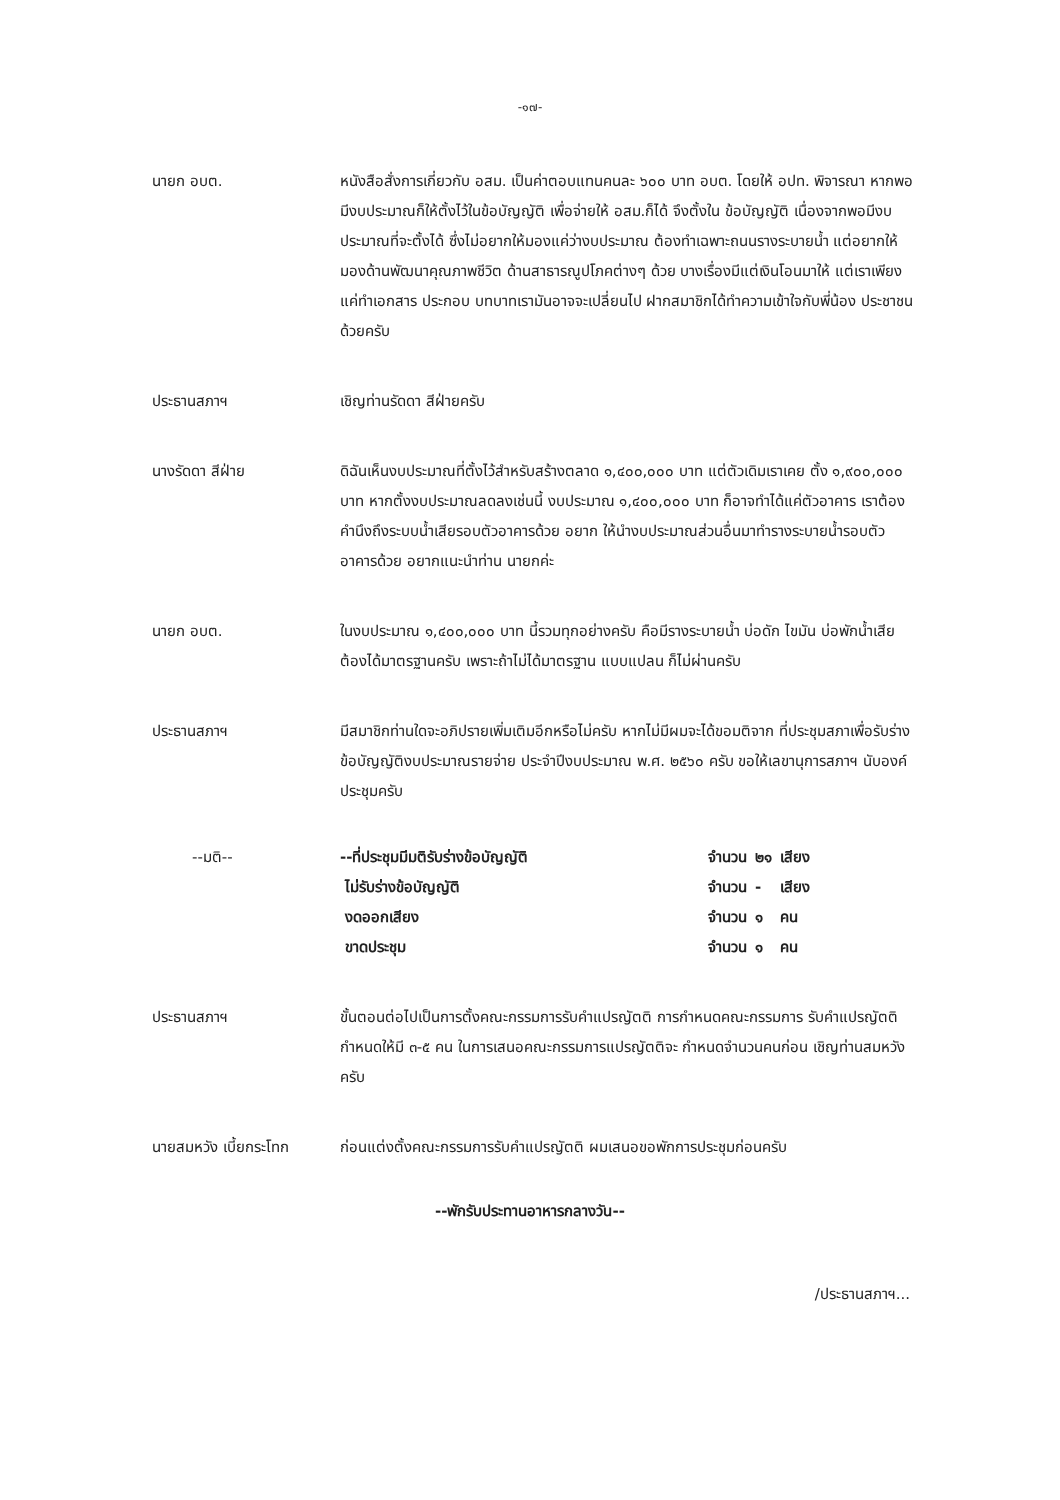-๑๗-
นายก อบต. หนังสือสั่งการเกี่ยวกับ อสม. เป็นค่าตอบแทนคนละ ๖๐๐ บาท อบต. โดยให้ อปท. พิจารณา หากพอมีงบประมาณก็ให้ตั้งไว้ในข้อบัญญัติ เพื่อจ่ายให้ อสม.ก็ได้ จึงตั้งใน ข้อบัญญัติ เนื่องจากพอมีงบประมาณที่จะตั้งได้ ซึ่งไม่อยากให้มองแค่ว่างบประมาณ ต้องทำเฉพาะถนนรางระบายน้ำ แต่อยากให้มองด้านพัฒนาคุณภาพชีวิต ด้านสาธารณูปโภคต่างๆ ด้วย บางเรื่องมีแต่เงินโอนมาให้ แต่เราเพียงแค่ทำเอกสาร ประกอบ บทบาทเรามันอาจจะเปลี่ยนไป ฝากสมาชิกได้ทำความเข้าใจกับพี่น้อง ประชาชนด้วยครับ
ประธานสภาฯ เชิญท่านรัดดา สีฝ่ายครับ
นางรัดดา สีฝ่าย ดิฉันเห็นงบประมาณที่ตั้งไว้สำหรับสร้างตลาด ๑,๔๐๐,๐๐๐ บาท แต่ตัวเดิมเราเคย ตั้ง ๑,๙๐๐,๐๐๐ บาท หากตั้งงบประมาณลดลงเช่นนี้ งบประมาณ ๑,๔๐๐,๐๐๐ บาท ก็อาจทำได้แค่ตัวอาคาร เราต้องคำนึงถึงระบบน้ำเสียรอบตัวอาคารด้วย อยาก ให้นำงบประมาณส่วนอื่นมาทำรางระบายน้ำรอบตัวอาคารด้วย อยากแนะนำท่าน นายกค่ะ
นายก อบต. ในงบประมาณ ๑,๔๐๐,๐๐๐ บาท นี้รวมทุกอย่างครับ คือมีรางระบายน้ำ บ่อดัก ไขมัน บ่อพักน้ำเสีย ต้องได้มาตรฐานครับ เพราะถ้าไม่ได้มาตรฐาน แบบแปลน ก็ไม่ผ่านครับ
ประธานสภาฯ มีสมาชิกท่านใดจะอภิปรายเพิ่มเติมอีกหรือไม่ครับ หากไม่มีผมจะได้ขอมติจาก ที่ประชุมสภาเพื่อรับร่างข้อบัญญัติงบประมาณรายจ่าย ประจำปีงบประมาณ พ.ศ. ๒๕๖๐ ครับ ขอให้เลขานุการสภาฯ นับองค์ประชุมครับ
--มติ--
| --ที่ประชุมมีมติรับร่างข้อบัญญัติ | จำนวน | ๒๑ | เสียง |
| ไม่รับร่างข้อบัญญัติ | จำนวน | - | เสียง |
| งดออกเสียง | จำนวน | ๑ | คน |
| ขาดประชุม | จำนวน | ๑ | คน |
ประธานสภาฯ ขั้นตอนต่อไปเป็นการตั้งคณะกรรมการรับคำแปรญัตติ การกำหนดคณะกรรมการ รับคำแปรญัตติ กำหนดให้มี ๓-๕ คน ในการเสนอคณะกรรมการแปรญัตติจะ กำหนดจำนวนคนก่อน เชิญท่านสมหวังครับ
นายสมหวัง เบี้ยกระโทก
ก่อนแต่งตั้งคณะกรรมการรับคำแปรญัตติ ผมเสนอขอพักการประชุมก่อนครับ
--พักรับประทานอาหารกลางวัน--
/ประธานสภาฯ...